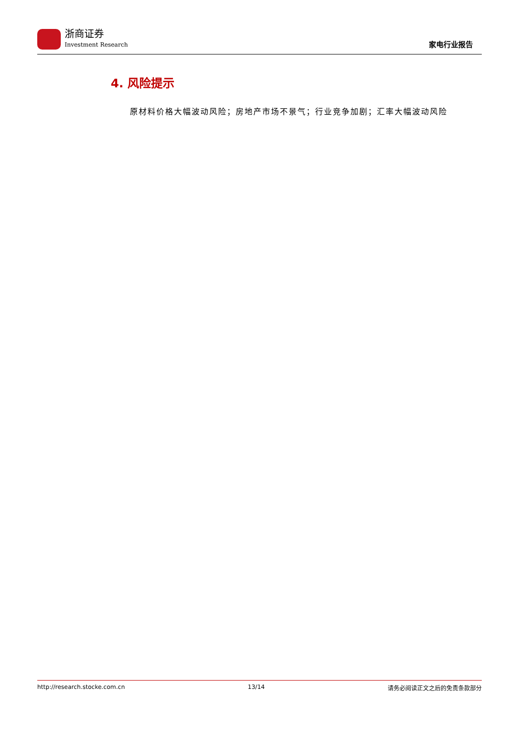浙商证券
Investment Research
家电行业报告
4. 风险提示
原材料价格大幅波动风险；房地产市场不景气；行业竞争加剧；汇率大幅波动风险
http://research.stocke.com.cn 13/14 请务必阅读正文之后的免责条款部分